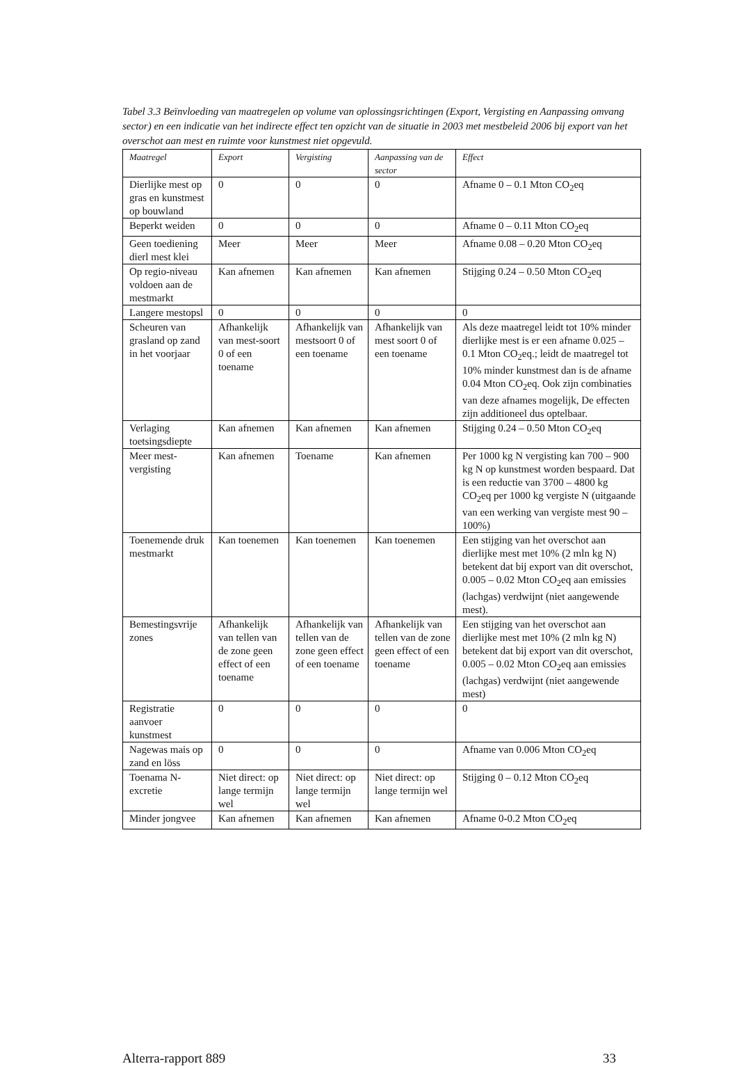Tabel 3.3 Beïnvloeding van maatregelen op volume van oplossingsrichtingen (Export, Vergisting en Aanpassing omvang sector) en een indicatie van het indirecte effect ten opzicht van de situatie in 2003 met mestbeleid 2006 bij export van het overschot aan mest en ruimte voor kunstmest niet opgevuld.
| Maatregel | Export | Vergisting | Aanpassing van de sector | Effect |
| --- | --- | --- | --- | --- |
| Dierlijke mest op gras en kunstmest op bouwland | 0 | 0 | 0 | Afname 0 – 0.1 Mton CO<sub>2</sub>eq |
| Beperkt weiden | 0 | 0 | 0 | Afname 0 – 0.11 Mton CO<sub>2</sub>eq |
| Geen toediening dierl mest klei | Meer | Meer | Meer | Afname 0.08 – 0.20 Mton CO<sub>2</sub>eq |
| Op regio-niveau voldoen aan de mestmarkt | Kan afnemen | Kan afnemen | Kan afnemen | Stijging 0.24 – 0.50 Mton CO<sub>2</sub>eq |
| Langere mestopsl | 0 | 0 | 0 | 0 |
| Scheuren van grasland op zand in het voorjaar | Afhankelijk van mest-soort 0 of een toename | Afhankelijk van mestsoort 0 of een toename | Afhankelijk van mest soort 0 of een toename | Als deze maatregel leidt tot 10% minder dierlijke mest is er een afname 0.025 – 0.1 Mton CO<sub>2</sub>eq.; leidt de maatregel tot 10% minder kunstmest dan is de afname 0.04 Mton CO<sub>2</sub>eq. Ook zijn combinaties van deze afnames mogelijk, De effecten zijn additioneel dus optelbaar. |
| Verlaging toetsingsdiepte | Kan afnemen | Kan afnemen | Kan afnemen | Stijging 0.24 – 0.50 Mton CO<sub>2</sub>eq |
| Meer mest-vergisting | Kan afnemen | Toename | Kan afnemen | Per 1000 kg N vergisting kan 700 – 900 kg N op kunstmest worden bespaard. Dat is een reductie van 3700 – 4800 kg CO<sub>2</sub>eq per 1000 kg vergiste N (uitgaande van een werking van vergiste mest 90 – 100%) |
| Toenemende druk mestmarkt | Kan toenemen | Kan toenemen | Kan toenemen | Een stijging van het overschot aan dierlijke mest met 10% (2 mln kg N) betekent dat bij export van dit overschot, 0.005 – 0.02 Mton CO<sub>2</sub>eq aan emissies (lachgas) verdwijnt (niet aangewende mest). |
| Bemestingsvrije zones | Afhankelijk van tellen van de zone geen effect of een toename | Afhankelijk van tellen van de zone geen effect of een toename | Afhankelijk van tellen van de zone geen effect of een toename | Een stijging van het overschot aan dierlijke mest met 10% (2 mln kg N) betekent dat bij export van dit overschot, 0.005 – 0.02 Mton CO<sub>2</sub>eq aan emissies (lachgas) verdwijnt (niet aangewende mest) |
| Registratie aanvoer kunstmest | 0 | 0 | 0 | 0 |
| Nagewas mais op zand en löss | 0 | 0 | 0 | Afname van 0.006 Mton CO<sub>2</sub>eq |
| Toenama N-excretie | Niet direct: op lange termijn wel | Niet direct: op lange termijn wel | Niet direct: op lange termijn wel | Stijging 0 – 0.12 Mton CO<sub>2</sub>eq |
| Minder jongvee | Kan afnemen | Kan afnemen | Kan afnemen | Afname 0-0.2 Mton CO<sub>2</sub>eq |
Alterra-rapport 889 33